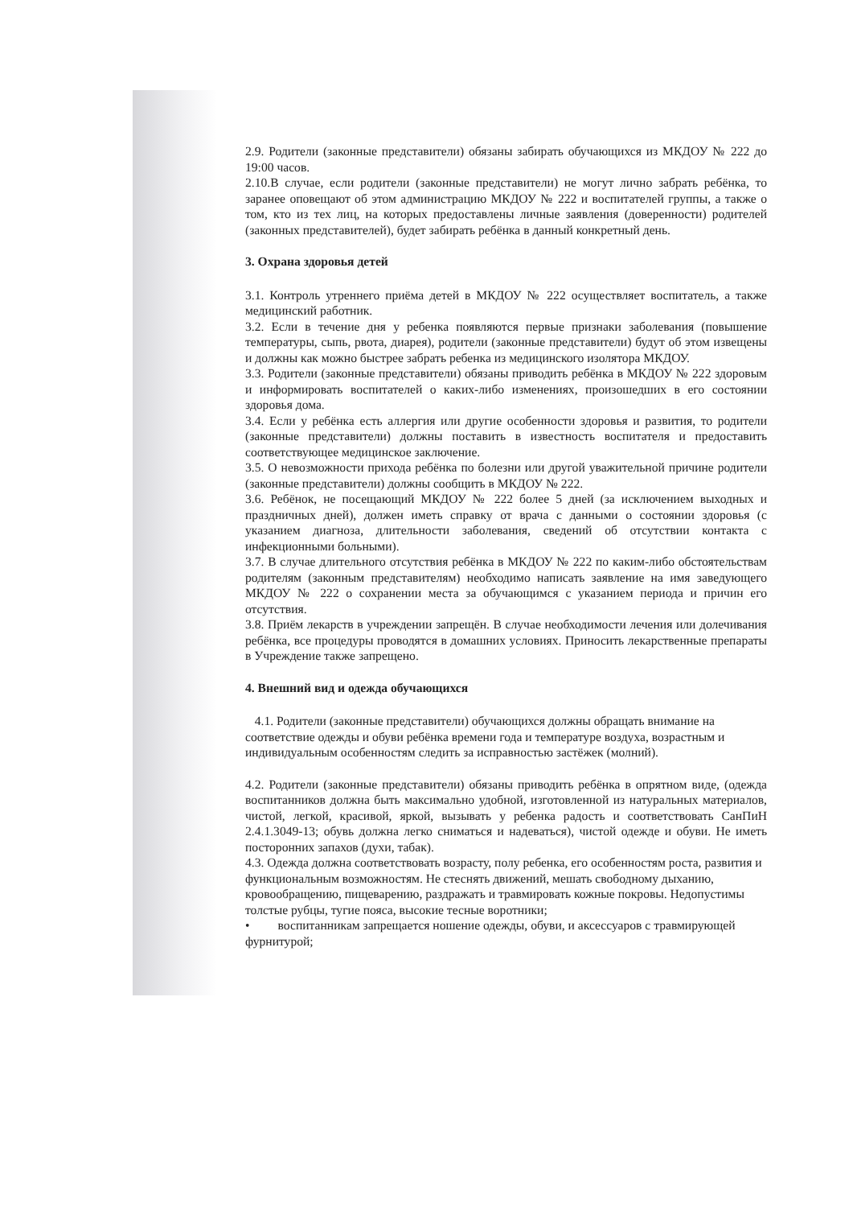2.9. Родители (законные представители) обязаны забирать обучающихся из МКДОУ № 222 до 19:00 часов.
2.10.В случае, если родители (законные представители) не могут лично забрать ребёнка, то заранее оповещают об этом администрацию МКДОУ № 222 и воспитателей группы, а также о том, кто из тех лиц, на которых предоставлены личные заявления (доверенности) родителей (законных представителей), будет забирать ребёнка в данный конкретный день.
3. Охрана здоровья детей
3.1. Контроль утреннего приёма детей в МКДОУ № 222 осуществляет воспитатель, а также медицинский работник.
3.2. Если в течение дня у ребенка появляются первые признаки заболевания (повышение температуры, сыпь, рвота, диарея), родители (законные представители) будут об этом извещены и должны как можно быстрее забрать ребенка из медицинского изолятора МКДОУ.
3.3. Родители (законные представители) обязаны приводить ребёнка в МКДОУ № 222 здоровым и информировать воспитателей о каких-либо изменениях, произошедших в его состоянии здоровья дома.
3.4. Если у ребёнка есть аллергия или другие особенности здоровья и развития, то родители (законные представители) должны поставить в известность воспитателя и предоставить соответствующее медицинское заключение.
3.5. О невозможности прихода ребёнка по болезни или другой уважительной причине родители (законные представители) должны сообщить в МКДОУ № 222.
3.6. Ребёнок, не посещающий МКДОУ № 222 более 5 дней (за исключением выходных и праздничных дней), должен иметь справку от врача с данными о состоянии здоровья (с указанием диагноза, длительности заболевания, сведений об отсутствии контакта с инфекционными больными).
3.7. В случае длительного отсутствия ребёнка в МКДОУ № 222 по каким-либо обстоятельствам родителям (законным представителям) необходимо написать заявление на имя заведующего МКДОУ № 222 о сохранении места за обучающимся с указанием периода и причин его отсутствия.
3.8. Приём лекарств в учреждении запрещён. В случае необходимости лечения или долечивания ребёнка, все процедуры проводятся в домашних условиях. Приносить лекарственные препараты в Учреждение также запрещено.
4. Внешний вид и одежда обучающихся
4.1. Родители (законные представители) обучающихся должны обращать внимание на соответствие одежды и обуви ребёнка времени года и температуре воздуха, возрастным и индивидуальным особенностям следить за исправностью застёжек (молний).
4.2. Родители (законные представители) обязаны приводить ребёнка в опрятном виде, (одежда воспитанников должна быть максимально удобной, изготовленной из натуральных материалов, чистой, легкой, красивой, яркой, вызывать у ребенка радость и соответствовать СанПиН 2.4.1.3049-13; обувь должна легко сниматься и надеваться), чистой одежде и обуви. Не иметь посторонних запахов (духи, табак).
4.3. Одежда должна соответствовать возрасту, полу ребенка, его особенностям роста, развития и функциональным возможностям. Не стеснять движений, мешать свободному дыханию, кровообращению, пищеварению, раздражать и травмировать кожные покровы. Недопустимы толстые рубцы, тугие пояса, высокие тесные воротники;
• воспитанникам запрещается ношение одежды, обуви, и аксессуаров с травмирующей фурнитурой;